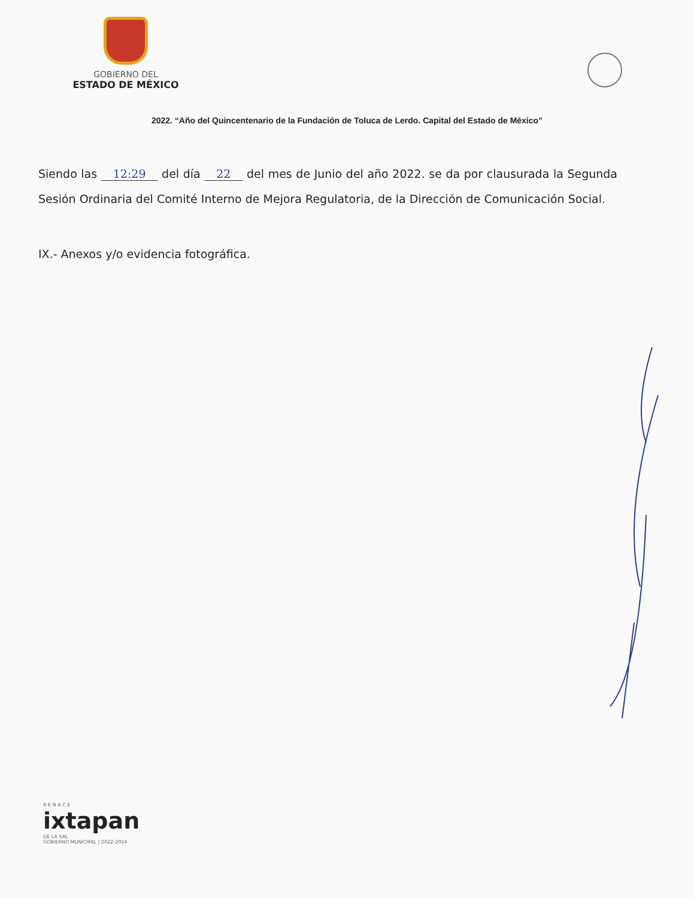GOBIERNO DEL
ESTADO DE MÉXICO
2022. “Año del Quincentenario de la Fundación de Toluca de Lerdo. Capital del Estado de México”
Siendo las 12:29 del día 22 del mes de Junio del año 2022. se da por clausurada la Segunda Sesión Ordinaria del Comité Interno de Mejora Regulatoria, de la Dirección de Comunicación Social.
IX.- Anexos y/o evidencia fotográfica.
R E N A C E
ixtapan
DE LA SAL
GOBIERNO MUNICIPAL | 2022-2024